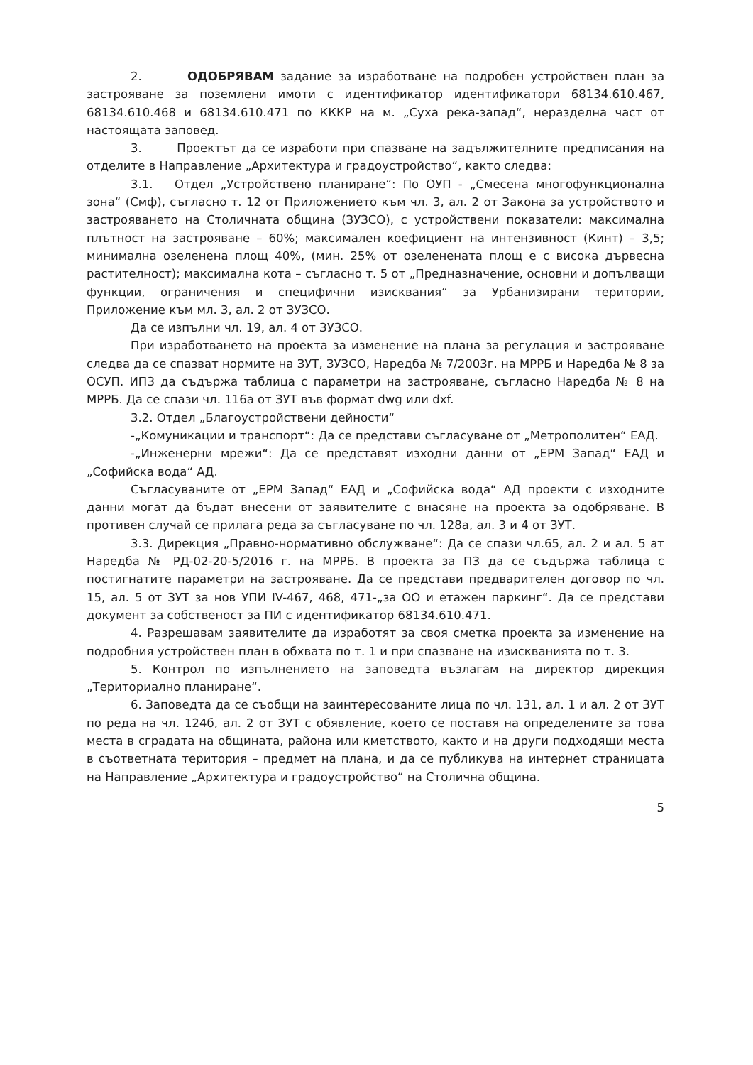2. ОДОБРЯВАМ задание за изработване на подробен устройствен план за застрояване за поземлени имоти с идентификатор идентификатори 68134.610.467, 68134.610.468 и 68134.610.471 по КККР на м. „Суха река-запад“, неразделна част от настоящата заповед.
3. Проектът да се изработи при спазване на задължителните предписания на отделите в Направление „Архитектура и градоустройство“, както следва:
3.1. Отдел „Устройствено планиране“: По ОУП - „Смесена многофункционална зона“ (Смф), съгласно т. 12 от Приложението към чл. 3, ал. 2 от Закона за устройството и застрояването на Столичната община (ЗУЗСО), с устройствени показатели: максимална плътност на застрояване – 60%; максимален коефициент на интензивност (Кинт) – 3,5; минимална озеленена площ 40%, (мин. 25% от озеленената площ е с висока дървесна растителност); максимална кота – съгласно т. 5 от „Предназначение, основни и допълващи функции, ограничения и специфични изисквания“ за Урбанизирани територии, Приложение към мл. 3, ал. 2 от ЗУЗСО.
Да се изпълни чл. 19, ал. 4 от ЗУЗСО.
При изработването на проекта за изменение на плана за регулация и застрояване следва да се спазват нормите на ЗУТ, ЗУЗСО, Наредба № 7/2003г. на МРРБ и Наредба № 8 за ОСУП. ИПЗ да съдържа таблица с параметри на застрояване, съгласно Наредба № 8 на МРРБ. Да се спази чл. 116а от ЗУТ във формат dwg или dxf.
3.2. Отдел „Благоустройствени дейности“
-„Комуникации и транспорт“: Да се представи съгласуване от „Метрополитен“ ЕАД.
-„Инженерни мрежи“: Да се представят изходни данни от „ЕРМ Запад“ ЕАД и „Софийска вода“ АД.
Съгласуваните от „ЕРМ Запад“ ЕАД и „Софийска вода“ АД проекти с изходните данни могат да бъдат внесени от заявителите с внасяне на проекта за одобряване. В противен случай се прилага реда за съгласуване по чл. 128а, ал. 3 и 4 от ЗУТ.
3.3. Дирекция „Правно-нормативно обслужване“: Да се спази чл.65, ал. 2 и ал. 5 ат Наредба № РД-02-20-5/2016 г. на МРРБ. В проекта за ПЗ да се съдържа таблица с постигнатите параметри на застрояване. Да се представи предварителен договор по чл. 15, ал. 5 от ЗУТ за нов УПИ IV-467, 468, 471-„за ОО и етажен паркинг“. Да се представи документ за собственост за ПИ с идентификатор 68134.610.471.
4. Разрешавам заявителите да изработят за своя сметка проекта за изменение на подробния устройствен план в обхвата по т. 1 и при спазване на изискванията по т. 3.
5. Контрол по изпълнението на заповедта възлагам на директор дирекция „Териториално планиране“.
6. Заповедта да се съобщи на заинтересованите лица по чл. 131, ал. 1 и ал. 2 от ЗУТ по реда на чл. 124б, ал. 2 от ЗУТ с обявление, което се поставя на определените за това места в сградата на общината, района или кметството, както и на други подходящи места в съответната територия – предмет на плана, и да се публикува на интернет страницата на Направление „Архитектура и градоустройство“ на Столична община.
5